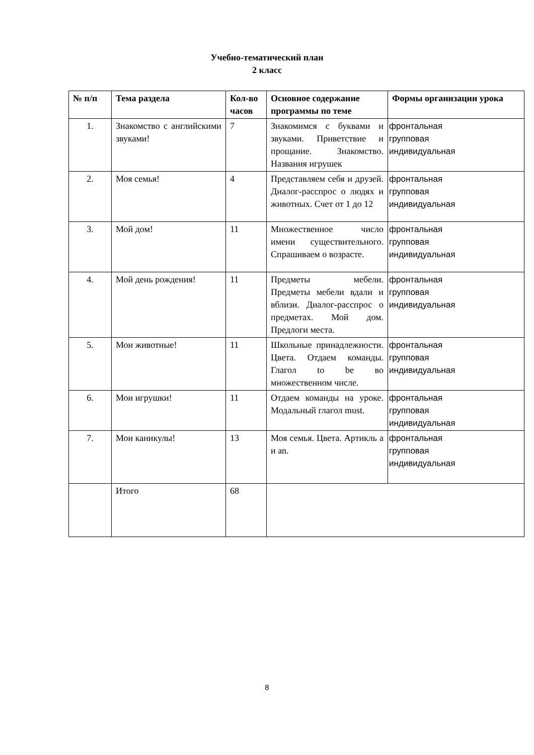Учебно-тематический план
2 класс
| № п/п | Тема раздела | Кол-во часов | Основное содержание программы по теме | Формы организации урока |
| --- | --- | --- | --- | --- |
| 1. | Знакомство с английскими звуками! | 7 | Знакомимся с буквами и звуками. Приветствие и прощание. Знакомство. Названия игрушек | фронтальная групповая индивидуальная |
| 2. | Моя семья! | 4 | Представляем себя и друзей. Диалог-расспрос о людях и животных. Счет от 1 до 12 | фронтальная групповая индивидуальная |
| 3. | Мой дом! | 11 | Множественное число имени существительного. Спрашиваем о возрасте. | фронтальная групповая индивидуальная |
| 4. | Мой день рождения! | 11 | Предметы мебели. Предметы мебели вдали и вблизи. Диалог-расспрос о предметах. Мой дом. Предлоги места. | фронтальная групповая индивидуальная |
| 5. | Мои животные! | 11 | Школьные принадлежности. Цвета. Отдаем команды. Глагол to be во множественном числе. | фронтальная групповая индивидуальная |
| 6. | Мои игрушки! | 11 | Отдаем команды на уроке. Модальный глагол must. | фронтальная групповая индивидуальная |
| 7. | Мои каникулы! | 13 | Моя семья. Цвета. Артикль a и an. | фронтальная групповая индивидуальная |
| | Итого | 68 | | |
8